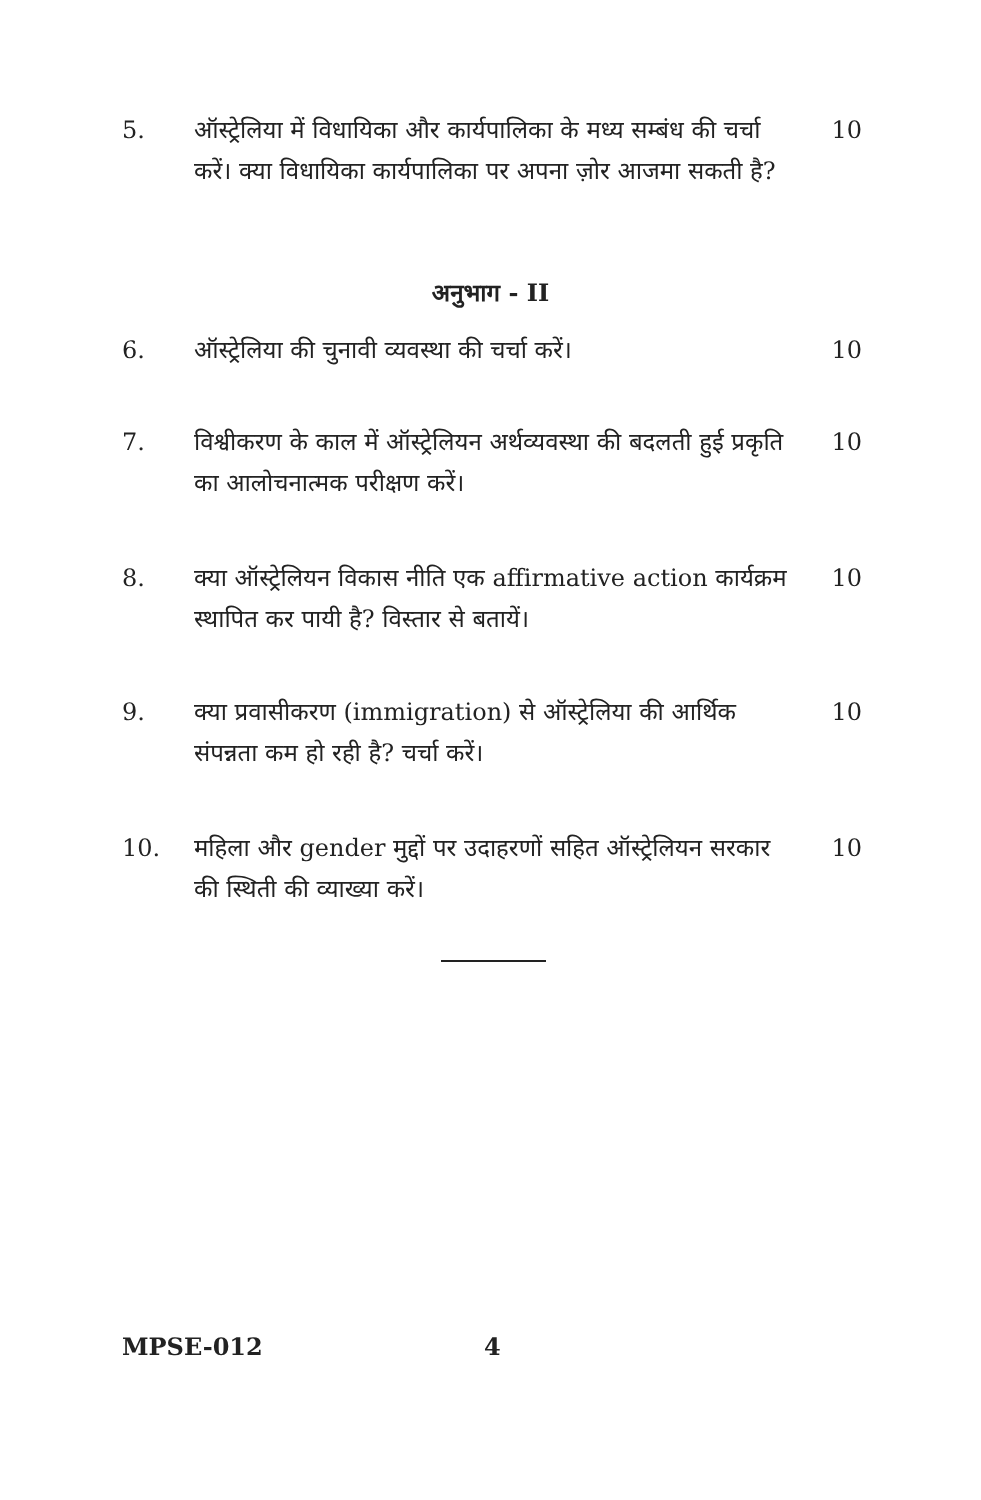5. ऑस्ट्रेलिया में विधायिका और कार्यपालिका के मध्य सम्बंध की चर्चा करें। क्या विधायिका कार्यपालिका पर अपना ज़ोर आजमा सकती है? 10
अनुभाग - II
6. ऑस्ट्रेलिया की चुनावी व्यवस्था की चर्चा करें। 10
7. विश्वीकरण के काल में ऑस्ट्रेलियन अर्थव्यवस्था की बदलती हुई प्रकृति का आलोचनात्मक परीक्षण करें। 10
8. क्या ऑस्ट्रेलियन विकास नीति एक affirmative action कार्यक्रम स्थापित कर पायी है? विस्तार से बतायें। 10
9. क्या प्रवासीकरण (immigration) से ऑस्ट्रेलिया की आर्थिक संपन्नता कम हो रही है? चर्चा करें। 10
10. महिला और gender मुद्दों पर उदाहरणों सहित ऑस्ट्रेलियन सरकार की स्थिती की व्याख्या करें। 10
MPSE-012 4